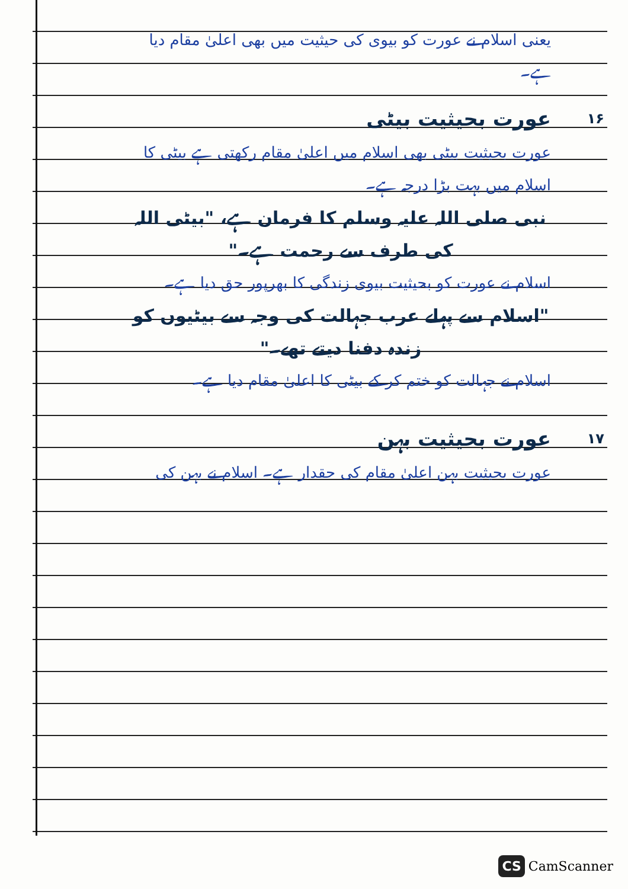یعنی اسلام نے عورت کو بیوی کی حیثیت میں بھی اعلیٰ مقام دیا ہے۔
عورت بحیثیت بیٹی ۱۶
عورت بحیثیت بیٹی بھی اسلام میں اعلیٰ مقام رکھتی ہے بیٹی کا اسلام میں بہت بڑا درجہ ہے۔
نبی صلی اللہ علیہ وسلم کا فرمان ہے، "بیٹی اللہ کی طرف سے رحمت ہے۔"
اسلام نے عورت کو بحیثیت بیوی زندگی کا بھرپور حق دیا ہے۔
"اسلام سے پہلے عرب جہالت کی وجہ سے بیٹیوں کو زندہ دفنا دیتے تھے۔"
اسلام نے جہالت کو ختم کر کے بیٹی کا اعلیٰ مقام دیا ہے۔
عورت بحیثیت بہن ۱۷
عورت بحیثیت بہن اعلیٰ مقام کی حقدار ہے۔ اسلام نے بہن کی
CS CamScanner